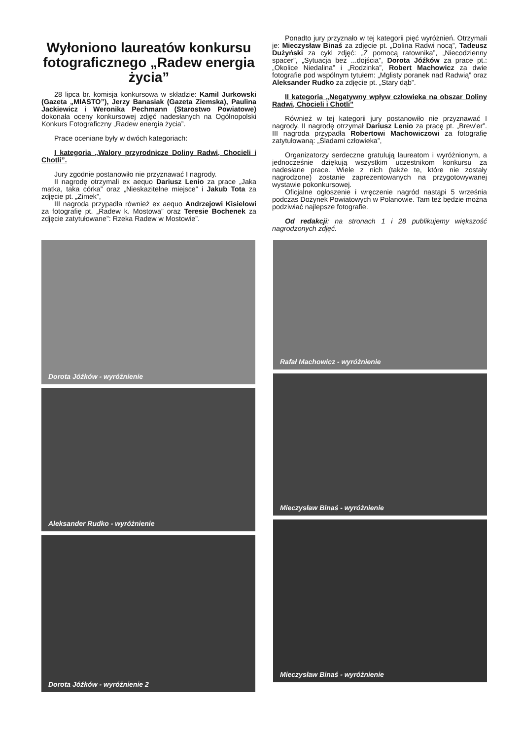Wyłoniono laureatów konkursu fotograficznego „Radew energia życia”
28 lipca br. komisja konkursowa w składzie: Kamil Jurkowski (Gazeta „MIASTO”), Jerzy Banasiak (Gazeta Ziemska), Paulina Jackiewicz i Weronika Pechmann (Starostwo Powiatowe) dokonała oceny konkursowej zdjęć nadesłanych na Ogólnopolski Konkurs Fotograficzny „Radew energia życia”.
Prace oceniane były w dwóch kategoriach:
I kategoria „Walory przyrodnicze Doliny Radwi, Chocieli i Chotli”.
Jury zgodnie postanowiło nie przyznawać I nagrody.
II nagrodę otrzymali ex aequo Dariusz Lenio za prace „Jaka matka, taka córka” oraz „Nieskazitelne miejsce” i Jakub Tota za zdjęcie pt. „Zimek”,
III nagroda przypadła również ex aequo Andrzejowi Kisielowi za fotografię pt. „Radew k. Mostowa” oraz Teresie Bochenek za zdjęcie zatytułowane”: Rzeka Radew w Mostowie”.
Ponadto jury przyznało w tej kategorii pięć wyróżnień. Otrzymali je: Mieczysław Binaś za zdjęcie pt. „Dolina Radwi nocą”, Tadeusz Dużyński za cykl zdjęć: „Z pomocą ratownika”, „Niecodzienny spacer”, „Sytuacja bez ...dojścia”, Dorota Jóźków za prace pt.: „Okolice Niedalina” i „Rodzinka”, Robert Machowicz za dwie fotografie pod wspólnym tytułem: „Mglisty poranek nad Radwią” oraz Aleksander Rudko za zdjęcie pt. „Stary dąb”.
II kategoria „Negatywny wpływ człowieka na obszar Doliny Radwi, Chocieli i Chotli”
Również w tej kategorii jury postanowiło nie przyznawać I nagrody. II nagrodę otrzymał Dariusz Lenio za pracę pt. „Brew'er”. III nagroda przypadła Robertowi Machowiczowi za fotografię zatytułowaną: „Śladami człowieka”,
Organizatorzy serdeczne gratulują laureatom i wyróżnionym, a jednocześnie dziękują wszystkim uczestnikom konkursu za nadesłane prace. Wiele z nich (także te, które nie zostały nagrodzone) zostanie zaprezentowanych na przygotowywanej wystawie pokonkursowej.
Oficjalne ogłoszenie i wręczenie nagród nastąpi 5 września podczas Dożynek Powiatowych w Polanowie. Tam też będzie można podziwiać najlepsze fotografie.
Od redakcji: na stronach 1 i 28 publikujemy większość nagrodzonych zdjęć.
Dorota Jóźków - wyróżnienie
Aleksander Rudko - wyróżnienie
Dorota Jóźków - wyróżnienie 2
Rafał Machowicz - wyróżnienie
Mieczysław Binaś - wyróżnienie
Mieczysław Binaś - wyróżnienie